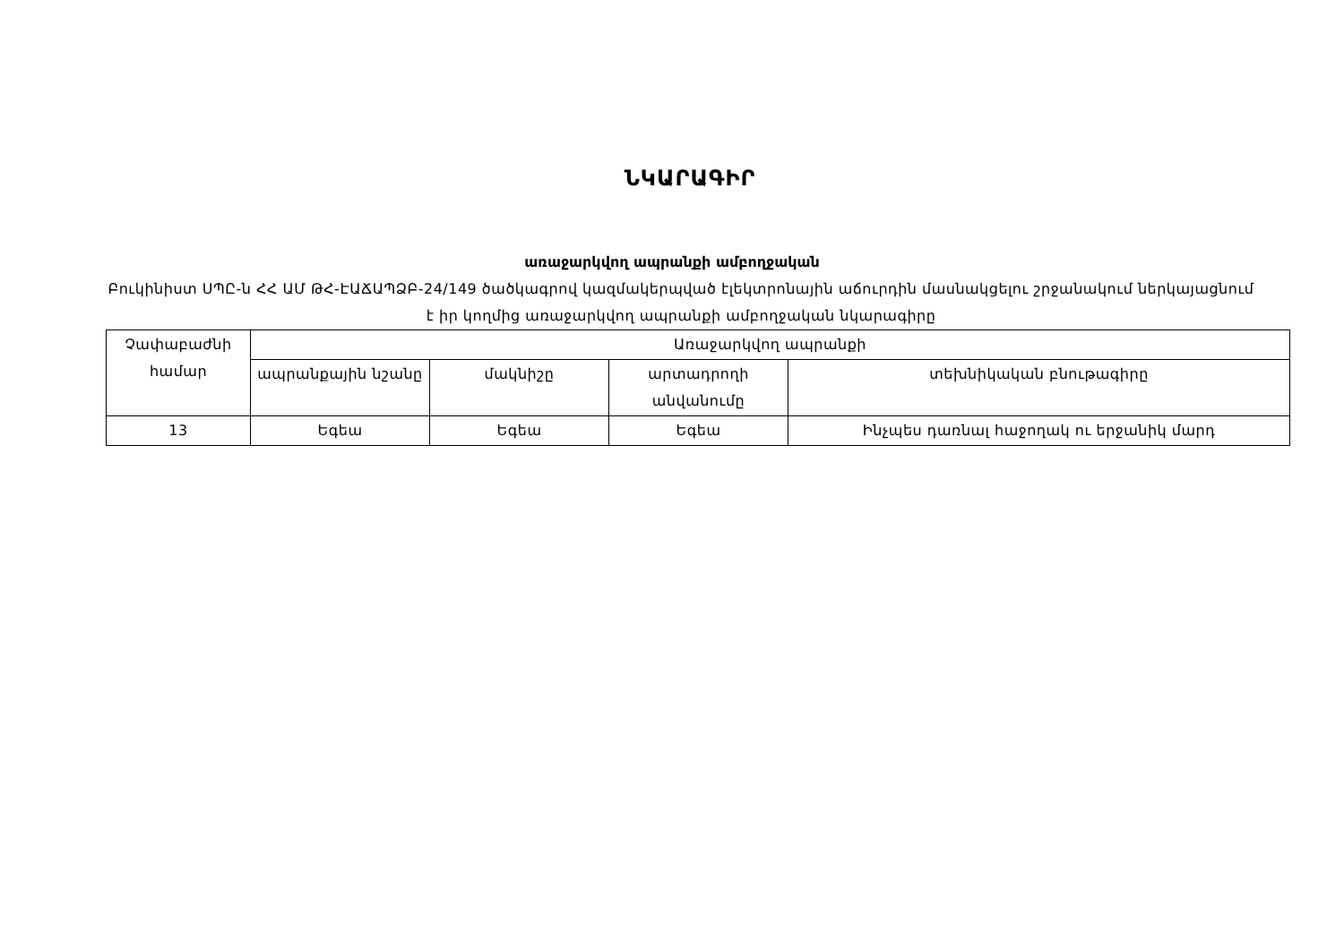ՆԿԱՐԱԳԻՐ
առաջարկվող ապրանքի ամբողջական
Բուկինիստ ՍՊԸ-ն ՀՀ ԱՄ ԹՀ-ԷԱՃԱՊՁԲ-24/149 ծածկագրով կազմակերպված էլեկտրոնային աճուրդին մասնակցելու շրջանակում ներկայացնում է իր կողմից առաջարկվող ապրանքի ամբողջական նկարագիրը
| Չափաբաժնի համար | Առաջարկվող ապրանքի | | | |
| --- | --- | --- | --- | --- |
| | ապրանքային նշանը | մակնիշը | արտադրողի անվանումը | տեխնիկական բնութագիրը |
| 13 | Եգեա | Եգեա | Եգեա | Ինչպես դառնալ հաջողակ ու երջանիկ մարդ |